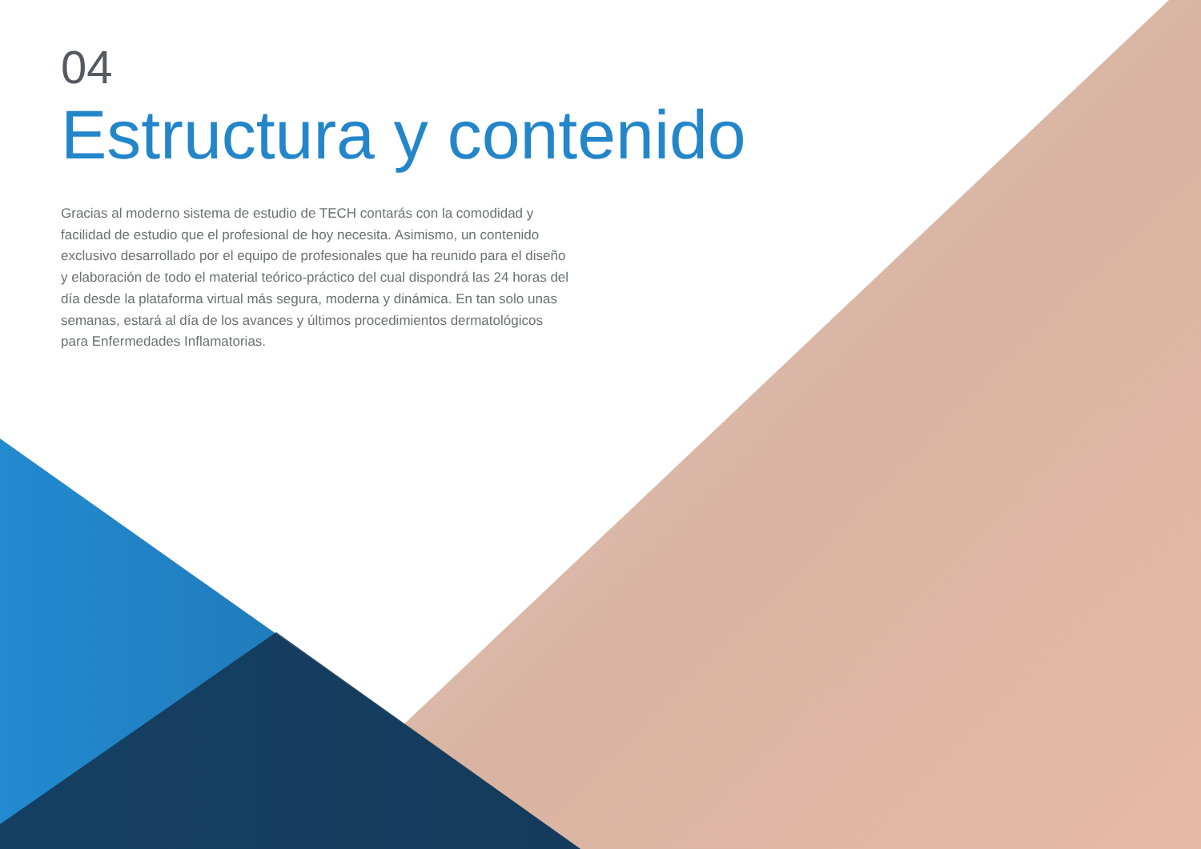04
Estructura y contenido
Gracias al moderno sistema de estudio de TECH contarás con la comodidad y facilidad de estudio que el profesional de hoy necesita. Asimismo, un contenido exclusivo desarrollado por el equipo de profesionales que ha reunido para el diseño y elaboración de todo el material teórico-práctico del cual dispondrá las 24 horas del día desde la plataforma virtual más segura, moderna y dinámica. En tan solo unas semanas, estará al día de los avances y últimos procedimientos dermatológicos para Enfermedades Inflamatorias.